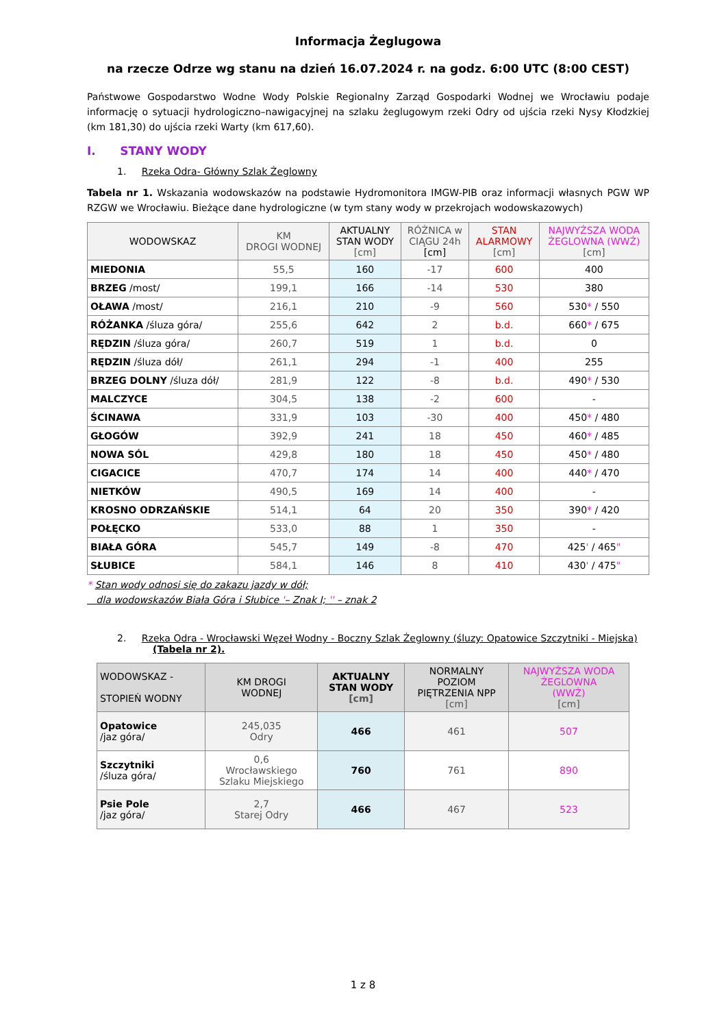Informacja Żeglugowa
na rzecze Odrze wg stanu na dzień 16.07.2024 r. na godz. 6:00 UTC (8:00 CEST)
Państwowe Gospodarstwo Wodne Wody Polskie Regionalny Zarząd Gospodarki Wodnej we Wrocławiu podaje informację o sytuacji hydrologiczno–nawigacyjnej na szlaku żeglugowym rzeki Odry od ujścia rzeki Nysy Kłodzkiej (km 181,30) do ujścia rzeki Warty (km 617,60).
I. STANY WODY
1. Rzeka Odra- Główny Szlak Żeglowny
Tabela nr 1. Wskazania wodowskazów na podstawie Hydromonitora IMGW-PIB oraz informacji własnych PGW WP RZGW we Wrocławiu. Bieżące dane hydrologiczne (w tym stany wody w przekrojach wodowskazowych)
| WODOWSKAZ | KM DROGI WODNEJ | AKTUALNY STAN WODY [cm] | RÓŻNICA w CIĄGU 24h [cm] | STAN ALARMOWY [cm] | NAJWYŻSZA WODA ŻEGLOWNA (WWŻ) [cm] |
| --- | --- | --- | --- | --- | --- |
| MIEDONIA | 55,5 | 160 | -17 | 600 | 400 |
| BRZEG /most/ | 199,1 | 166 | -14 | 530 | 380 |
| OŁAWA /most/ | 216,1 | 210 | -9 | 560 | 530 * / 550 |
| RÓŻANKA /śluza góra/ | 255,6 | 642 | 2 | b.d. | 660 * / 675 |
| RĘDZIN /śluza góra/ | 260,7 | 519 | 1 | b.d. | 0 |
| RĘDZIN /śluza dół/ | 261,1 | 294 | -1 | 400 | 255 |
| BRZEG DOLNY /śluza dół/ | 281,9 | 122 | -8 | b.d. | 490 * / 530 |
| MALCZYCE | 304,5 | 138 | -2 | 600 | - |
| ŚCINAWA | 331,9 | 103 | -30 | 400 | 450 * / 480 |
| GŁOGÓW | 392,9 | 241 | 18 | 450 | 460 * / 485 |
| NOWA SÓL | 429,8 | 180 | 18 | 450 | 450 * / 480 |
| CIGACICE | 470,7 | 174 | 14 | 400 | 440 * / 470 |
| NIETKÓW | 490,5 | 169 | 14 | 400 | - |
| KROSNO ODRZAŃSKIE | 514,1 | 64 | 20 | 350 | 390 * / 420 |
| POŁĘCKO | 533,0 | 88 | 1 | 350 | - |
| BIAŁA GÓRA | 545,7 | 149 | -8 | 470 | 425 ' / 465 " |
| SŁUBICE | 584,1 | 146 | 8 | 410 | 430 ' / 475 " |
* Stan wody odnosi się do zakazu jazdy w dół;
dla wodowskazów Biała Góra i Słubice '– Znak I; '' – znak 2
2. Rzeka Odra - Wrocławski Węzeł Wodny - Boczny Szlak Żeglowny (śluzy: Opatowice Szczytniki - Miejska)
(Tabela nr 2).
| WODOWSKAZ - STOPIEŃ WODNY | KM DROGI WODNEJ | AKTUALNY STAN WODY [cm] | NORMALNY POZIOM PIĘTRZENIA NPP [cm] | NAJWYŻSZA WODA ŻEGLOWNA (WWŻ) [cm] |
| --- | --- | --- | --- | --- |
| Opatowice /jaz góra/ | 245,035 Odry | 466 | 461 | 507 |
| Szczytniki /śluza góra/ | 0,6 Wrocławskiego Szlaku Miejskiego | 760 | 761 | 890 |
| Psie Pole /jaz góra/ | 2,7 Starej Odry | 466 | 467 | 523 |
1 z 8